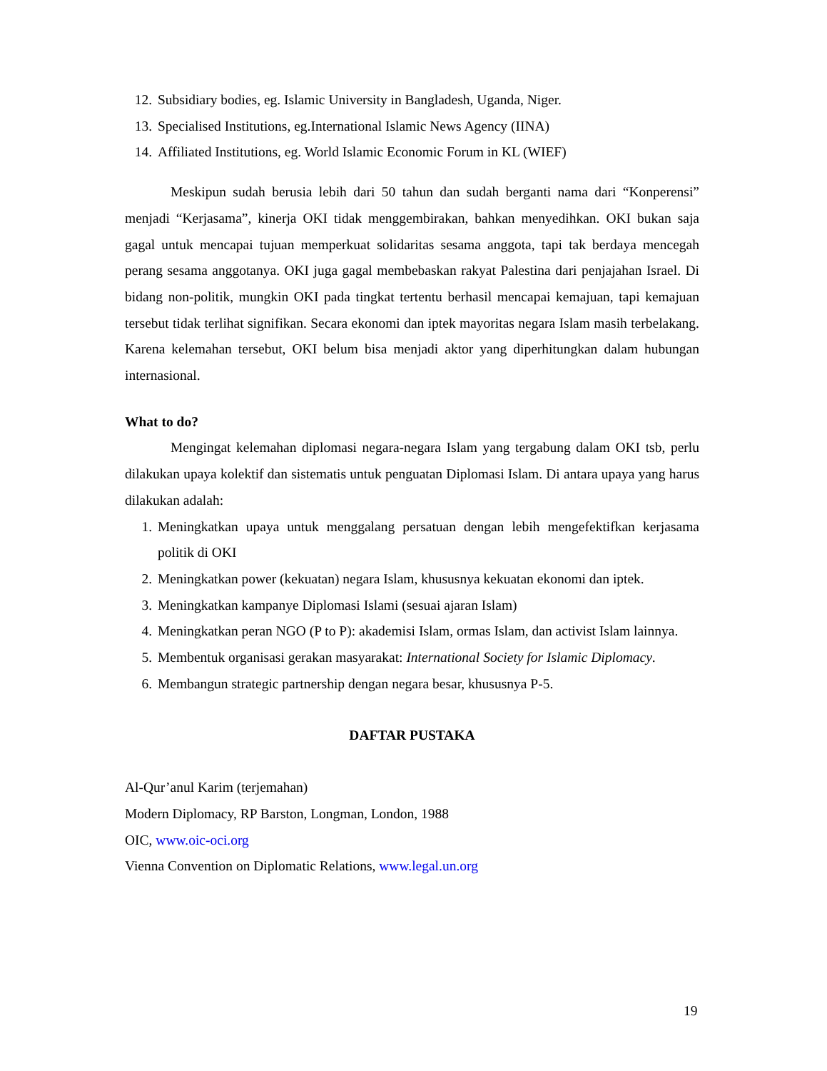12. Subsidiary bodies, eg. Islamic University in Bangladesh, Uganda, Niger.
13. Specialised Institutions, eg.International Islamic News Agency (IINA)
14. Affiliated Institutions, eg. World Islamic Economic Forum in KL (WIEF)
Meskipun sudah berusia lebih dari 50 tahun dan sudah berganti nama dari “Konperensi” menjadi “Kerjasama”, kinerja OKI tidak menggembirakan, bahkan menyedihkan. OKI bukan saja gagal untuk mencapai tujuan memperkuat solidaritas sesama anggota, tapi tak berdaya mencegah perang sesama anggotanya. OKI juga gagal membebaskan rakyat Palestina dari penjajahan Israel. Di bidang non-politik, mungkin OKI pada tingkat tertentu berhasil mencapai kemajuan, tapi kemajuan tersebut tidak terlihat signifikan. Secara ekonomi dan iptek mayoritas negara Islam masih terbelakang. Karena kelemahan tersebut, OKI belum bisa menjadi aktor yang diperhitungkan dalam hubungan internasional.
What to do?
Mengingat kelemahan diplomasi negara-negara Islam yang tergabung dalam OKI tsb, perlu dilakukan upaya kolektif dan sistematis untuk penguatan Diplomasi Islam. Di antara upaya yang harus dilakukan adalah:
1. Meningkatkan upaya untuk menggalang persatuan dengan lebih mengefektifkan kerjasama politik di OKI
2. Meningkatkan power (kekuatan) negara Islam, khususnya kekuatan ekonomi dan iptek.
3. Meningkatkan kampanye Diplomasi Islami (sesuai ajaran Islam)
4. Meningkatkan peran NGO (P to P): akademisi Islam, ormas Islam, dan activist Islam lainnya.
5. Membentuk organisasi gerakan masyarakat: International Society for Islamic Diplomacy.
6. Membangun strategic partnership dengan negara besar, khususnya P-5.
DAFTAR PUSTAKA
Al-Qur’anul Karim (terjemahan)
Modern Diplomacy, RP Barston, Longman, London, 1988
OIC, www.oic-oci.org
Vienna Convention on Diplomatic Relations, www.legal.un.org
19